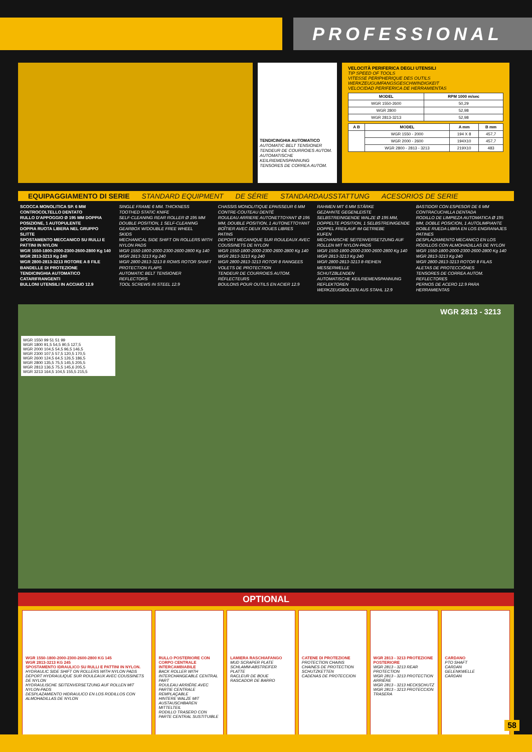PROFESSIONAL
TENDICINGHIA AUTOMATICO
AUTOMATIC BELT TENSIONER
TENDEUR DE COURROIES AUTOM.
AUTOMATISCHE KEILRIEMENSPANNUNG
TENSORES DE CORREA AUTOM.
VELOCITÀ PERIFERICA DEGLI UTENSILI
TIP SPEED OF TOOLS
VITESSE PERIPHERIQUE DES OUTILS
WERKZEUGUMFANGSGESCHWINDIGKEIT
VELOCIDAD PERIFERICA DE HERRAMIENTAS
| MODEL | RPM 1000 m/sec |
| --- | --- |
| WGR 1550-2600 | 50,29 |
| WGR 2800 | 52,98 |
| WGR 2813-3213 | 52,98 |
| A B | MODEL | A mm | B mm |
| --- | --- | --- | --- |
| | WGR 1550 - 2000 | 194 X 8 | 457,7 |
| | WGR 2000 - 2600 | 194X10 | 457,7 |
| | WGR 2800 - 2813 - 3213 | 219X10 | 483 |
EQUIPAGGIAMENTO DI SERIE STANDARD EQUIPMENT DE SÉRIE STANDARDAUSSTATTUNG ACESORIOS DE SERIE
SCOCCA MONOLITICA SP. 6 MM
CONTROCOLTELLO DENTATO
RULLO D'APPOGGIO Ø 195 MM DOPPIA POSIZIONE, 1 AUTOPULENTE
DOPPIA RUOTA LIBERA NEL GRUPPO
SLITTE
SPOSTAMENTO MECCANICO SU RULLI E PATTINI IN NYLON
WGR 1550-1800-2000-2300-2600-2800 Kg 140
WGR 2813-3213 Kg 240
WGR 2800-2813-3213 ROTORE A 8 FILE
BANDELLE DI PROTEZIONE
TENDICINGHIA AUTOMATICO
CATARIFRANGENTI
BULLONI UTENSILI IN ACCIAIO 12.9
SINGLE FRAME 6 MM. THICKNESS
TOOTHED STATIC KNIFE
SELF-CLEANING REAR ROLLER Ø 195 MM DOUBLE POSITION, 1 SELF-CLEANING
GEARBOX W/DOUBLE FREE WHEEL
SKIDS
MECHANICAL SIDE SHIFT ON ROLLERS WITH NYLON PADS
WGR 1550-1800-2000-2300-2600-2800 Kg 140
WGR 2813-3213 Kg 240
WGR 2800-2813-3213 8 ROWS ROTOR SHAFT
PROTECTION FLAPS
AUTOMATIC BELT TENSIONER
REFLECTORS
TOOL SCREWS IN STEEL 12.9
CHASSIS MONOLITIQUE EPAISSEUR 6 MM
CONTRE-COUTEAU DENTÉ
ROULEAU ARRIERE AUTONETTOYANT Ø 195 MM, DOUBLE POSITION, 1 AUTONETTOYANT
BOÎTIER AVEC DEUX ROUES LIBRES
PATINS
DEPORT MECANIQUE SUR ROULEAUX AVEC COUSSINETS DE NYLON
WGR 1550-1800-2000-2300-2600-2800 Kg 140
WGR 2813-3213 Kg 240
WGR 2800-2813-3213 ROTOR 8 RANGEES
VOLETS DE PROTECTION
TENDEUR DE COURROIES AUTOM.
RÉFLECTEURS
BOULONS POUR OUTILS EN ACIER 12.9
RAHMEN MIT 6 MM STÄRKE
GEZAHNTE GEGENLEISTE
SELBSTREINIGENDE WALZE Ø 195 MM, DOPPELTE POSITION, 1 SELBSTREINIGENDE
DOPPEL FREILAUF IM GETRIEBE
KUFEN
MECHANISCHE SEITENVERSETZUNG AUF ROLLEN MIT NYLON-PADS
WGR 1550-1800-2000-2300-2600-2800 Kg 140
WGR 2813-3213 Kg 240
WGR 2800-2813-3213 8-REIHEN MESSERWELLE
SCHUTZBLENDEN
AUTOMATISCHE KEILRIEMENSPANNUNG
REFLEKTOREN
WERKZEUGBOLZEN AUS STAHL 12.9
BASTIDOR CON ESPESOR DE 6 MM
CONTRACUCHILLA DENTADA
RODILLO DE LIMPIEZA AUTOMATICA Ø 195 MM, DOBLE POSICION, 1 AUTOLIMPIANTE
DOBLE RUEDA LIBRA EN LOS ENGRANAJES
PATINES
DESPLAZAMIENTO MECANICO EN LOS RODILLOS CON ALMOHADILLAS DE NYLON WGR 1550-1800-2000-2300-2600-2800 Kg 140
WGR 2813-3213 Kg 240
WGR 2800-2813-3213 ROTOR 8 FILAS
ALETAS DE PROTECCIÓNES
TENSORES DE CORREA AUTOM.
REFLECTORES
PERNOS DE ACERO 12.9 PARA HERRAMIENTAS
WGR 2813 - 3213
WGR 1550 99 51 51 99
WGR 1800 91,5 54,5 90,5 127,5
WGR 2000 104,5 54,5 96,5 146,5
WGR 2300 107,5 57,5 120,5 170,5
WGR 2600 124,5 64,5 126,5 186,5
WGR 2800 135,5 75,5 145,5 205,5
WGR 2813 136,5 75,5 145,6 205,5
WGR 3213 164,5 104,5 155,5 215,5
OPTIONAL
WGR 1550-1800-2000-2300-2600-2800 KG 145
WGR 2813-3213 KG 245
SPOSTAMENTO IDRAULICO SU RULLI E PATTINI IN NYLON.
HYDRAULIC SIDE SHIFT ON ROLLERS WITH NYLON PADS
DEPORT HYDRAULIQUE SUR ROULEAUX AVEC COUSSINETS DE NYLON
HYDRAULISCHE SEITENVERSETZUNG AUF ROLLEN MIT NYLON-PADS
DESPLAZAMIENTO HIDRAULICO EN LOS RODILLOS CON ALMOHADILLAS DE NYLON
RULLO POSTERIORE CON CORPO CENTRALE INTERCAMBIABILE
BACK ROLLER WITH INTERCHANGEABLE CENTRAL PART
ROULEAU ARRIÈRE AVEC PARTIE CENTRALE REMPLAÇABLE
HINTERE WALZE MIT AUSTAUSCHBAREN MITTELTEIL
RODILLO TRASERO CON PARTE CENTRAL SUSTITUIBLE
LAMIERA RASCHIAFANGO
MUD SCRAPER PLATE
SCHLAMM-ABSTREIFER PLATTE
RACLEUR DE BOUE
RASCADOR DE BARRO
CATENE DI PROTEZIONE
PROTECTION CHAINS
CHAINES DE PROTECTION
SCHUTZKETTEN
CADENAS DE PROTECCION
WGR 2813 - 3213 PROTEZIONE POSTERIORE
WGR 2813 - 3213 REAR PROTECTION
WGR 2813 - 3213 PROTECTION ARRIÈRE
WGR 2813 - 3213 HECKSCHUTZ
WGR 2813 - 3213 PROTECCION TRASERA
CARDANO
PTO SHAFT
CARDAN
GELENKWELLE
CARDAN
58